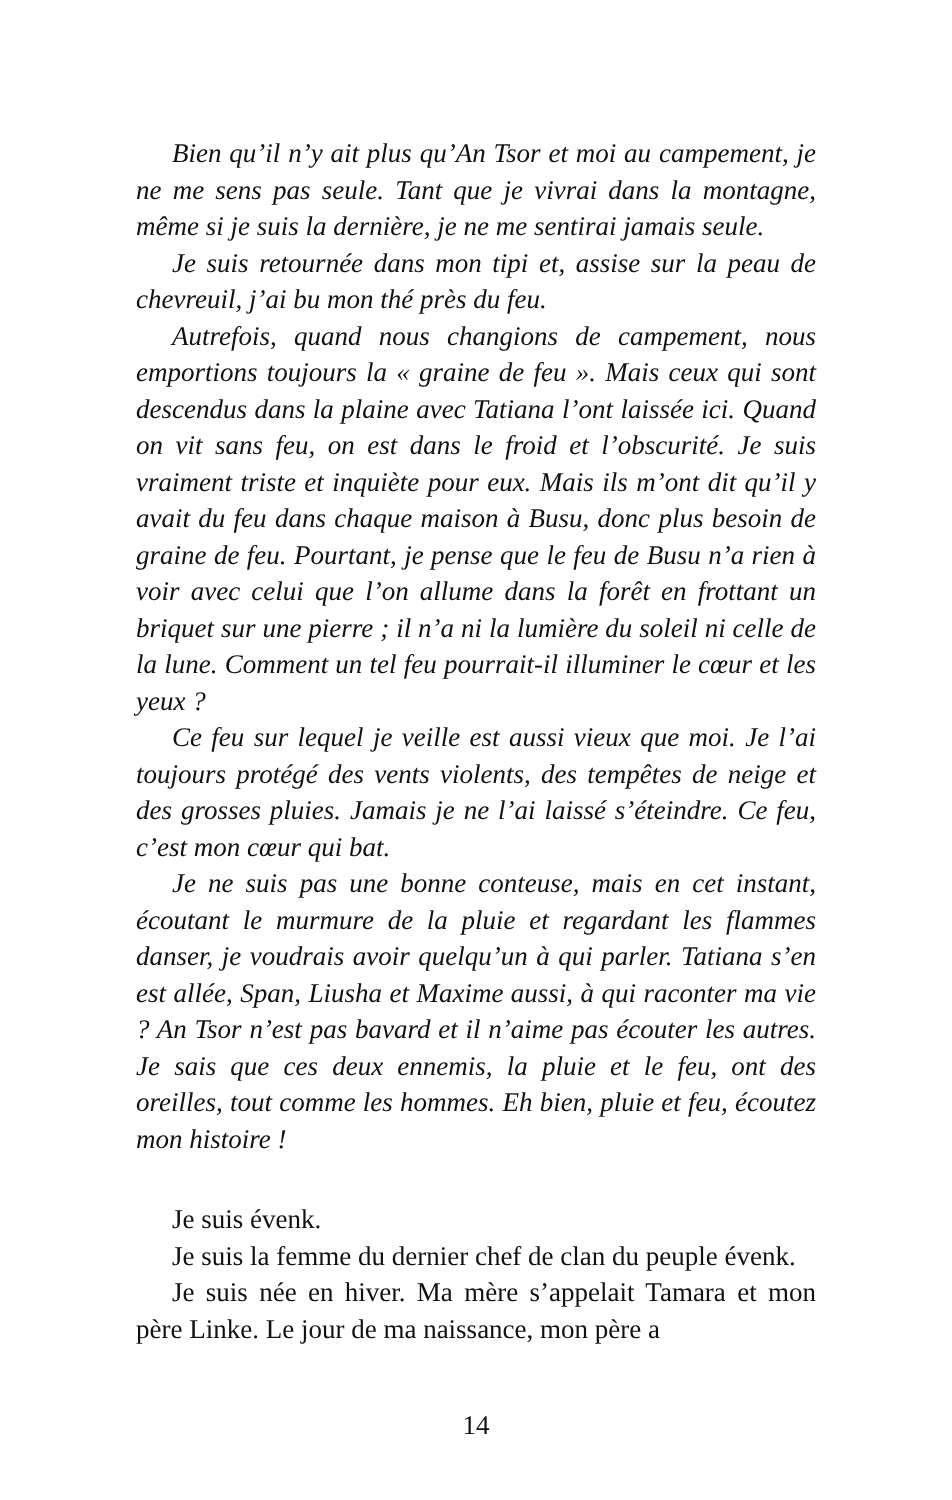Bien qu’il n’y ait plus qu’An Tsor et moi au campement, je ne me sens pas seule. Tant que je vivrai dans la montagne, même si je suis la dernière, je ne me sentirai jamais seule.
Je suis retournée dans mon tipi et, assise sur la peau de chevreuil, j’ai bu mon thé près du feu.
Autrefois, quand nous changions de campement, nous emportions toujours la « graine de feu ». Mais ceux qui sont descendus dans la plaine avec Tatiana l’ont laissée ici. Quand on vit sans feu, on est dans le froid et l’obscurité. Je suis vraiment triste et inquiète pour eux. Mais ils m’ont dit qu’il y avait du feu dans chaque maison à Busu, donc plus besoin de graine de feu. Pourtant, je pense que le feu de Busu n’a rien à voir avec celui que l’on allume dans la forêt en frottant un briquet sur une pierre ; il n’a ni la lumière du soleil ni celle de la lune. Comment un tel feu pourrait-il illuminer le cœur et les yeux ?
Ce feu sur lequel je veille est aussi vieux que moi. Je l’ai toujours protégé des vents violents, des tempêtes de neige et des grosses pluies. Jamais je ne l’ai laissé s’éteindre. Ce feu, c’est mon cœur qui bat.
Je ne suis pas une bonne conteuse, mais en cet instant, écoutant le murmure de la pluie et regardant les flammes danser, je voudrais avoir quelqu’un à qui parler. Tatiana s’en est allée, Span, Liusha et Maxime aussi, à qui raconter ma vie ? An Tsor n’est pas bavard et il n’aime pas écouter les autres. Je sais que ces deux ennemis, la pluie et le feu, ont des oreilles, tout comme les hommes. Eh bien, pluie et feu, écoutez mon histoire !
Je suis évenk.
Je suis la femme du dernier chef de clan du peuple évenk.
Je suis née en hiver. Ma mère s’appelait Tamara et mon père Linke. Le jour de ma naissance, mon père a
14